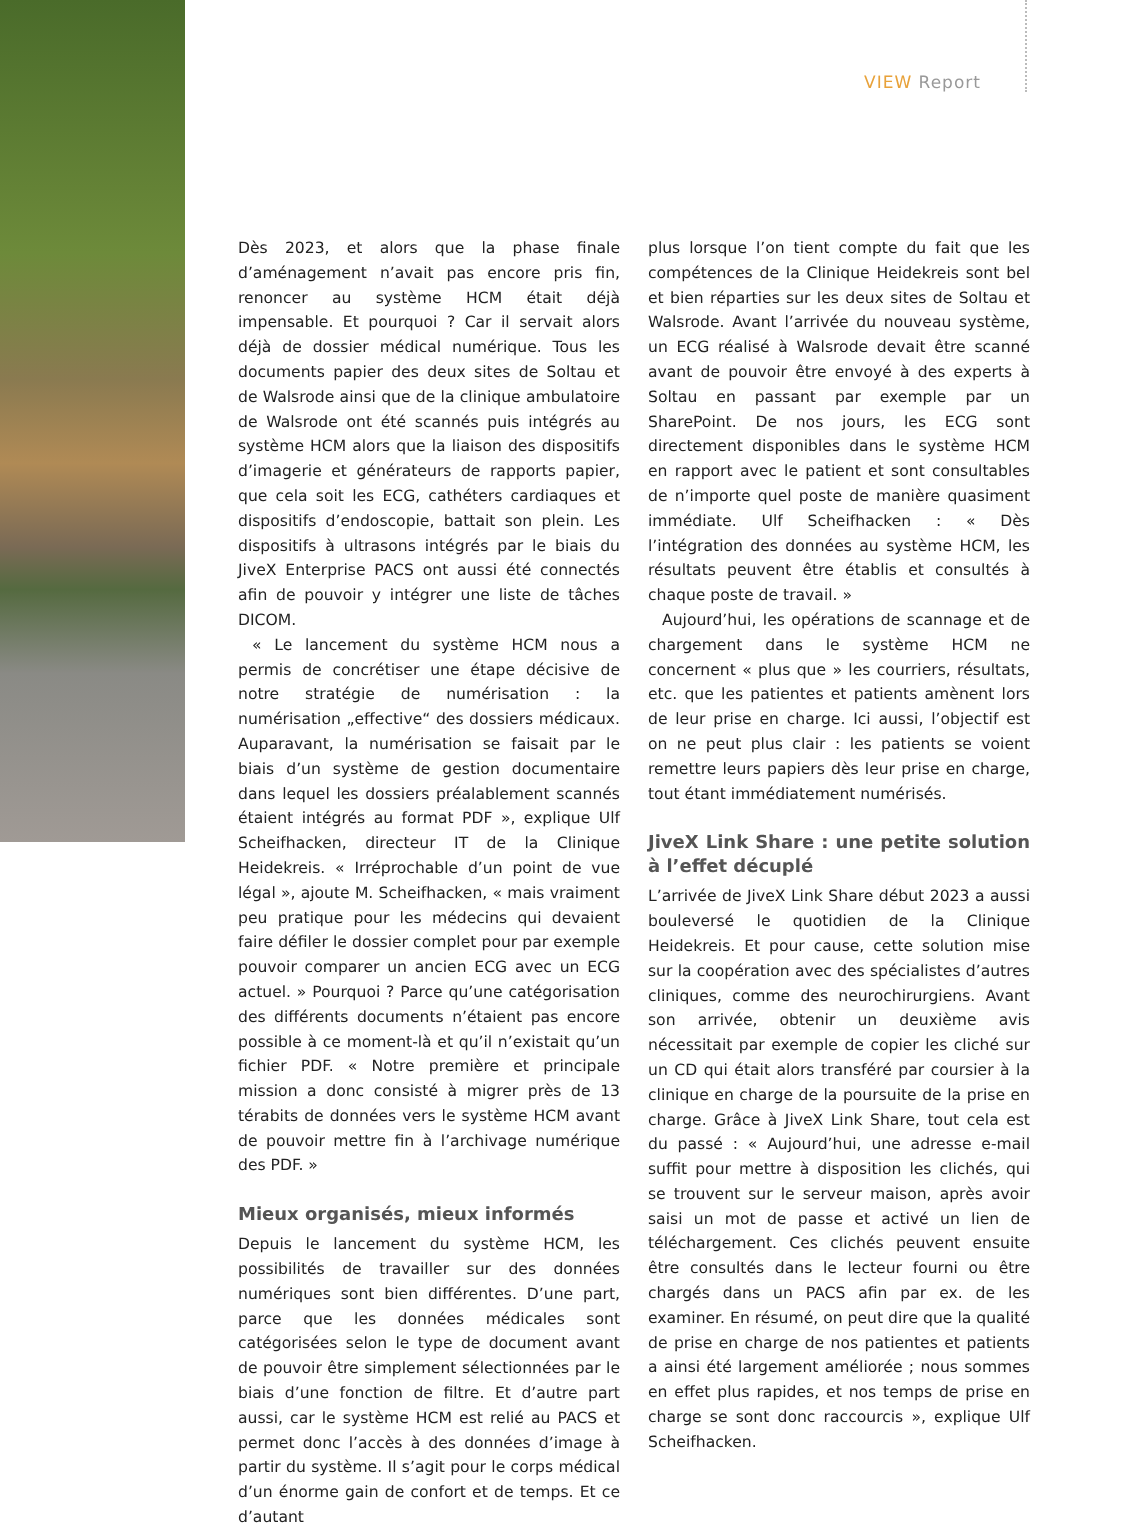VIEW Report
Dès 2023, et alors que la phase finale d’aménagement n’avait pas encore pris fin, renoncer au système HCM était déjà impensable. Et pourquoi ? Car il servait alors déjà de dossier médical numérique. Tous les documents papier des deux sites de Soltau et de Walsrode ainsi que de la clinique ambulatoire de Walsrode ont été scannés puis intégrés au système HCM alors que la liaison des dispositifs d’imagerie et générateurs de rapports papier, que cela soit les ECG, cathéters cardiaques et dispositifs d’endoscopie, battait son plein. Les dispositifs à ultrasons intégrés par le biais du JiveX Enterprise PACS ont aussi été connectés afin de pouvoir y intégrer une liste de tâches DICOM.
« Le lancement du système HCM nous a permis de concrétiser une étape décisive de notre stratégie de numérisation : la numérisation „effective“ des dossiers médicaux. Auparavant, la numérisation se faisait par le biais d’un système de gestion documentaire dans lequel les dossiers préalablement scannés étaient intégrés au format PDF », explique Ulf Scheifhacken, directeur IT de la Clinique Heidekreis. « Irréprochable d’un point de vue légal », ajoute M. Scheifhacken, « mais vraiment peu pratique pour les médecins qui devaient faire défiler le dossier complet pour par exemple pouvoir comparer un ancien ECG avec un ECG actuel. » Pourquoi ? Parce qu’une catégorisation des différents documents n’étaient pas encore possible à ce moment-là et qu’il n’existait qu’un fichier PDF. « Notre première et principale mission a donc consisté à migrer près de 13 térabits de données vers le système HCM avant de pouvoir mettre fin à l’archivage numérique des PDF. »
Mieux organisés, mieux informés
Depuis le lancement du système HCM, les possibilités de travailler sur des données numériques sont bien différentes. D’une part, parce que les données médicales sont catégorisées selon le type de document avant de pouvoir être simplement sélectionnées par le biais d’une fonction de filtre. Et d’autre part aussi, car le système HCM est relié au PACS et permet donc l’accès à des données d’image à partir du système. Il s’agit pour le corps médical d’un énorme gain de confort et de temps. Et ce d’autant
plus lorsque l’on tient compte du fait que les compétences de la Clinique Heidekreis sont bel et bien réparties sur les deux sites de Soltau et Walsrode. Avant l’arrivée du nouveau système, un ECG réalisé à Walsrode devait être scanné avant de pouvoir être envoyé à des experts à Soltau en passant par exemple par un SharePoint. De nos jours, les ECG sont directement disponibles dans le système HCM en rapport avec le patient et sont consultables de n’importe quel poste de manière quasiment immédiate. Ulf Scheifhacken : « Dès l’intégration des données au système HCM, les résultats peuvent être établis et consultés à chaque poste de travail. »
Aujourd’hui, les opérations de scannage et de chargement dans le système HCM ne concernent « plus que » les courriers, résultats, etc. que les patientes et patients amènent lors de leur prise en charge. Ici aussi, l’objectif est on ne peut plus clair : les patients se voient remettre leurs papiers dès leur prise en charge, tout étant immédiatement numérisés.
JiveX Link Share : une petite solution à l’effet décuplé
L’arrivée de JiveX Link Share début 2023 a aussi bouleversé le quotidien de la Clinique Heidekreis. Et pour cause, cette solution mise sur la coopération avec des spécialistes d’autres cliniques, comme des neurochirurgiens. Avant son arrivée, obtenir un deuxième avis nécessitait par exemple de copier les cliché sur un CD qui était alors transféré par coursier à la clinique en charge de la poursuite de la prise en charge. Grâce à JiveX Link Share, tout cela est du passé : « Aujourd’hui, une adresse e-mail suffit pour mettre à disposition les clichés, qui se trouvent sur le serveur maison, après avoir saisi un mot de passe et activé un lien de téléchargement. Ces clichés peuvent ensuite être consultés dans le lecteur fourni ou être chargés dans un PACS afin par ex. de les examiner. En résumé, on peut dire que la qualité de prise en charge de nos patientes et patients a ainsi été largement améliorée ; nous sommes en effet plus rapides, et nos temps de prise en charge se sont donc raccourcis », explique Ulf Scheifhacken.